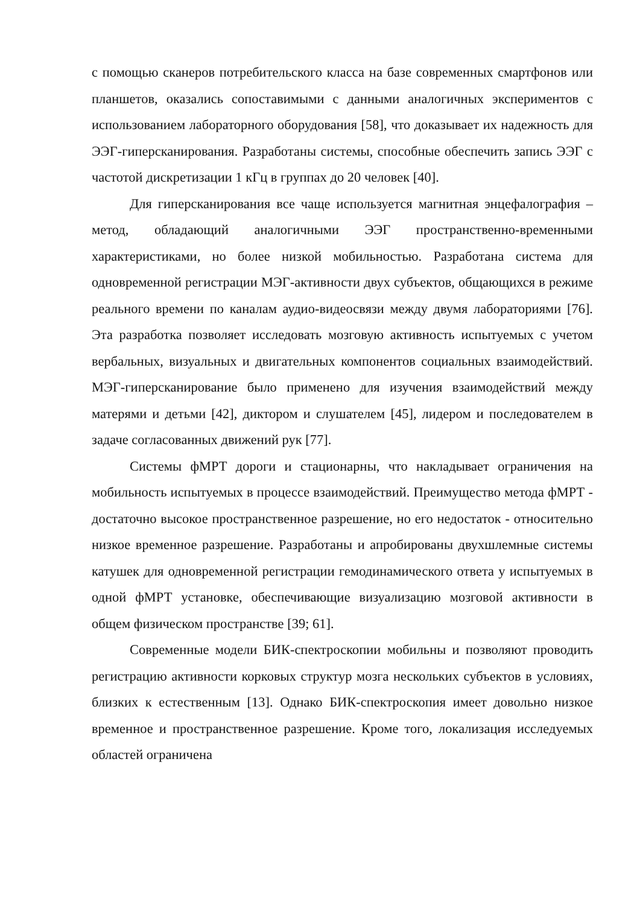с помощью сканеров потребительского класса на базе современных смартфонов или планшетов, оказались сопоставимыми с данными аналогичных экспериментов с использованием лабораторного оборудования [58], что доказывает их надежность для ЭЭГ-гиперсканирования. Разработаны системы, способные обеспечить запись ЭЭГ с частотой дискретизации 1 кГц в группах до 20 человек [40].
Для гиперсканирования все чаще используется магнитная энцефалография – метод, обладающий аналогичными ЭЭГ пространственно-временными характеристиками, но более низкой мобильностью. Разработана система для одновременной регистрации МЭГ-активности двух субъектов, общающихся в режиме реального времени по каналам аудио-видеосвязи между двумя лабораториями [76]. Эта разработка позволяет исследовать мозговую активность испытуемых с учетом вербальных, визуальных и двигательных компонентов социальных взаимодействий. МЭГ-гиперсканирование было применено для изучения взаимодействий между матерями и детьми [42], диктором и слушателем [45], лидером и последователем в задаче согласованных движений рук [77].
Системы фМРТ дороги и стационарны, что накладывает ограничения на мобильность испытуемых в процессе взаимодействий. Преимущество метода фМРТ - достаточно высокое пространственное разрешение, но его недостаток - относительно низкое временное разрешение. Разработаны и апробированы двухшлемные системы катушек для одновременной регистрации гемодинамического ответа у испытуемых в одной фМРТ установке, обеспечивающие визуализацию мозговой активности в общем физическом пространстве [39; 61].
Современные модели БИК-спектроскопии мобильны и позволяют проводить регистрацию активности корковых структур мозга нескольких субъектов в условиях, близких к естественным [13]. Однако БИК-спектроскопия имеет довольно низкое временное и пространственное разрешение. Кроме того, локализация исследуемых областей ограничена